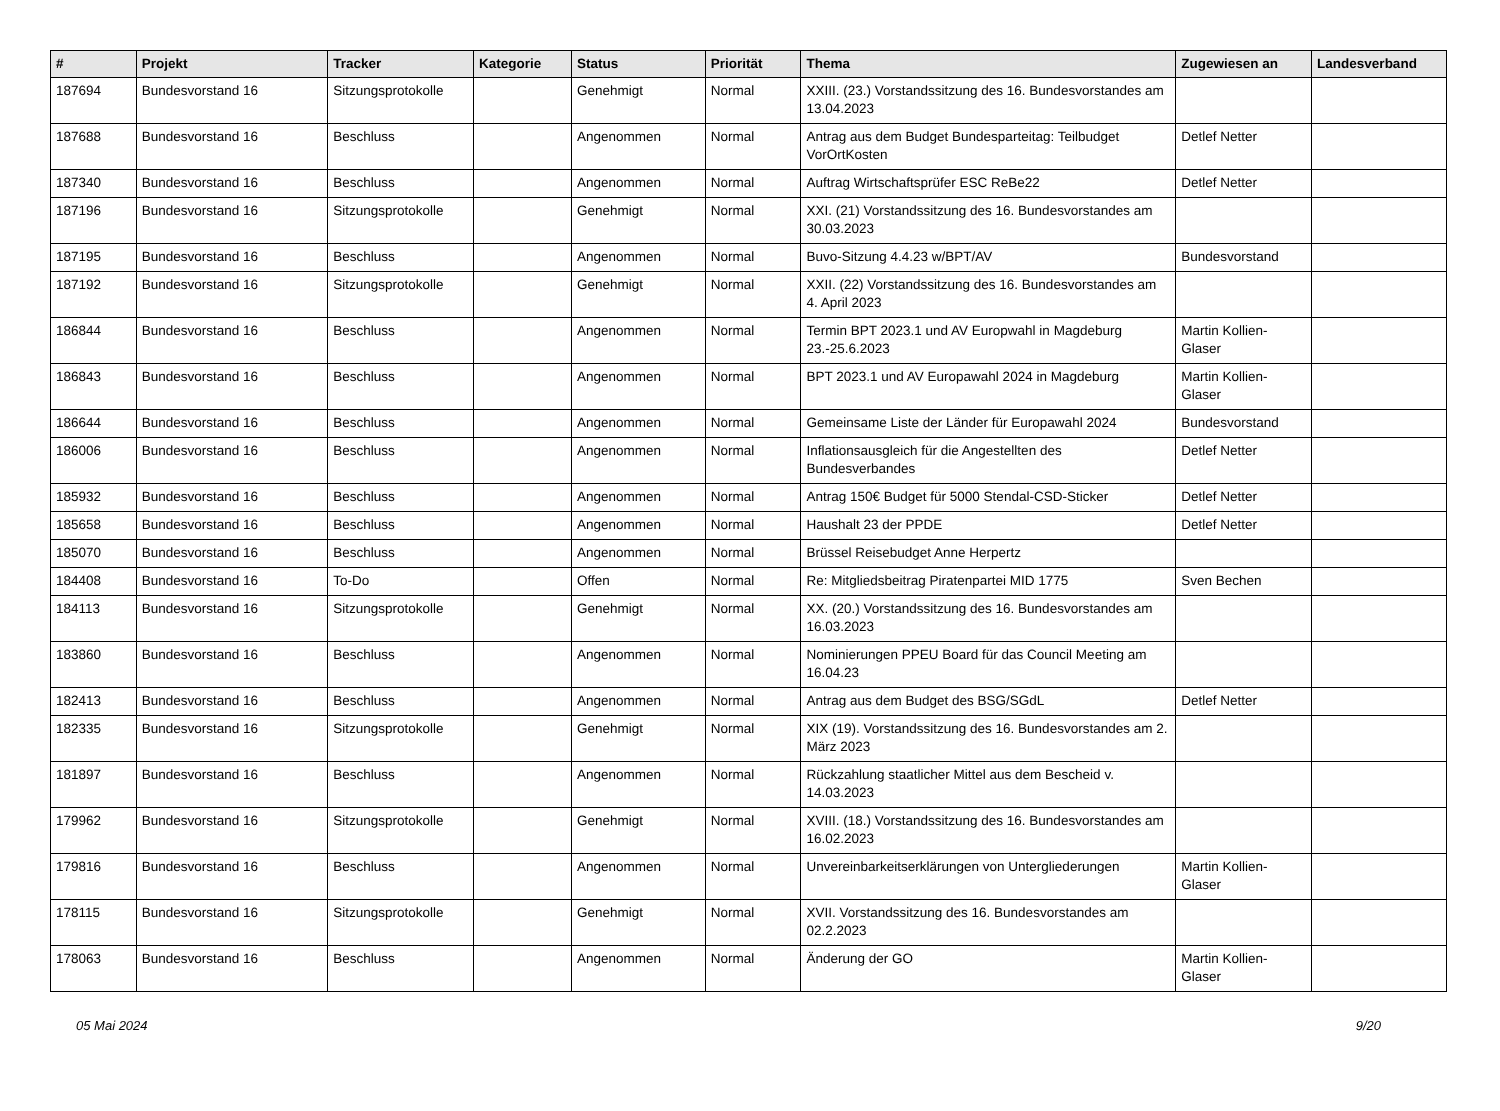| # | Projekt | Tracker | Kategorie | Status | Priorität | Thema | Zugewiesen an | Landesverband |
| --- | --- | --- | --- | --- | --- | --- | --- | --- |
| 187694 | Bundesvorstand 16 | Sitzungsprotokolle | | Genehmigt | Normal | XXIII. (23.) Vorstandssitzung des 16. Bundesvorstandes am 13.04.2023 | | |
| 187688 | Bundesvorstand 16 | Beschluss | | Angenommen | Normal | Antrag aus dem Budget Bundesparteitag: Teilbudget VorOrtKosten | Detlef Netter | |
| 187340 | Bundesvorstand 16 | Beschluss | | Angenommen | Normal | Auftrag Wirtschaftsprüfer ESC ReBe22 | Detlef Netter | |
| 187196 | Bundesvorstand 16 | Sitzungsprotokolle | | Genehmigt | Normal | XXI. (21) Vorstandssitzung des 16. Bundesvorstandes am 30.03.2023 | | |
| 187195 | Bundesvorstand 16 | Beschluss | | Angenommen | Normal | Buvo-Sitzung 4.4.23 w/BPT/AV | Bundesvorstand | |
| 187192 | Bundesvorstand 16 | Sitzungsprotokolle | | Genehmigt | Normal | XXII. (22) Vorstandssitzung des 16. Bundesvorstandes am 4. April 2023 | | |
| 186844 | Bundesvorstand 16 | Beschluss | | Angenommen | Normal | Termin BPT 2023.1 und AV Europwahl in Magdeburg 23.-25.6.2023 | Martin Kollien-Glaser | |
| 186843 | Bundesvorstand 16 | Beschluss | | Angenommen | Normal | BPT 2023.1 und AV Europawahl 2024 in Magdeburg | Martin Kollien-Glaser | |
| 186644 | Bundesvorstand 16 | Beschluss | | Angenommen | Normal | Gemeinsame Liste der Länder für Europawahl 2024 | Bundesvorstand | |
| 186006 | Bundesvorstand 16 | Beschluss | | Angenommen | Normal | Inflationsausgleich für die Angestellten des Bundesverbandes | Detlef Netter | |
| 185932 | Bundesvorstand 16 | Beschluss | | Angenommen | Normal | Antrag 150€ Budget für 5000 Stendal-CSD-Sticker | Detlef Netter | |
| 185658 | Bundesvorstand 16 | Beschluss | | Angenommen | Normal | Haushalt 23 der PPDE | Detlef Netter | |
| 185070 | Bundesvorstand 16 | Beschluss | | Angenommen | Normal | Brüssel Reisebudget Anne Herpertz | | |
| 184408 | Bundesvorstand 16 | To-Do | | Offen | Normal | Re: Mitgliedsbeitrag Piratenpartei MID 1775 | Sven Bechen | |
| 184113 | Bundesvorstand 16 | Sitzungsprotokolle | | Genehmigt | Normal | XX. (20.) Vorstandssitzung des 16. Bundesvorstandes am 16.03.2023 | | |
| 183860 | Bundesvorstand 16 | Beschluss | | Angenommen | Normal | Nominierungen PPEU Board für das Council Meeting am 16.04.23 | | |
| 182413 | Bundesvorstand 16 | Beschluss | | Angenommen | Normal | Antrag aus dem Budget des BSG/SGdL | Detlef Netter | |
| 182335 | Bundesvorstand 16 | Sitzungsprotokolle | | Genehmigt | Normal | XIX (19). Vorstandssitzung des 16. Bundesvorstandes am 2. März 2023 | | |
| 181897 | Bundesvorstand 16 | Beschluss | | Angenommen | Normal | Rückzahlung staatlicher Mittel aus dem Bescheid v. 14.03.2023 | | |
| 179962 | Bundesvorstand 16 | Sitzungsprotokolle | | Genehmigt | Normal | XVIII. (18.) Vorstandssitzung des 16. Bundesvorstandes am 16.02.2023 | | |
| 179816 | Bundesvorstand 16 | Beschluss | | Angenommen | Normal | Unvereinbarkeitserklärungen von Untergliederungen | Martin Kollien-Glaser | |
| 178115 | Bundesvorstand 16 | Sitzungsprotokolle | | Genehmigt | Normal | XVII. Vorstandssitzung des 16. Bundesvorstandes am 02.2.2023 | | |
| 178063 | Bundesvorstand 16 | Beschluss | | Angenommen | Normal | Änderung der GO | Martin Kollien-Glaser | |
05 Mai 2024 9/20